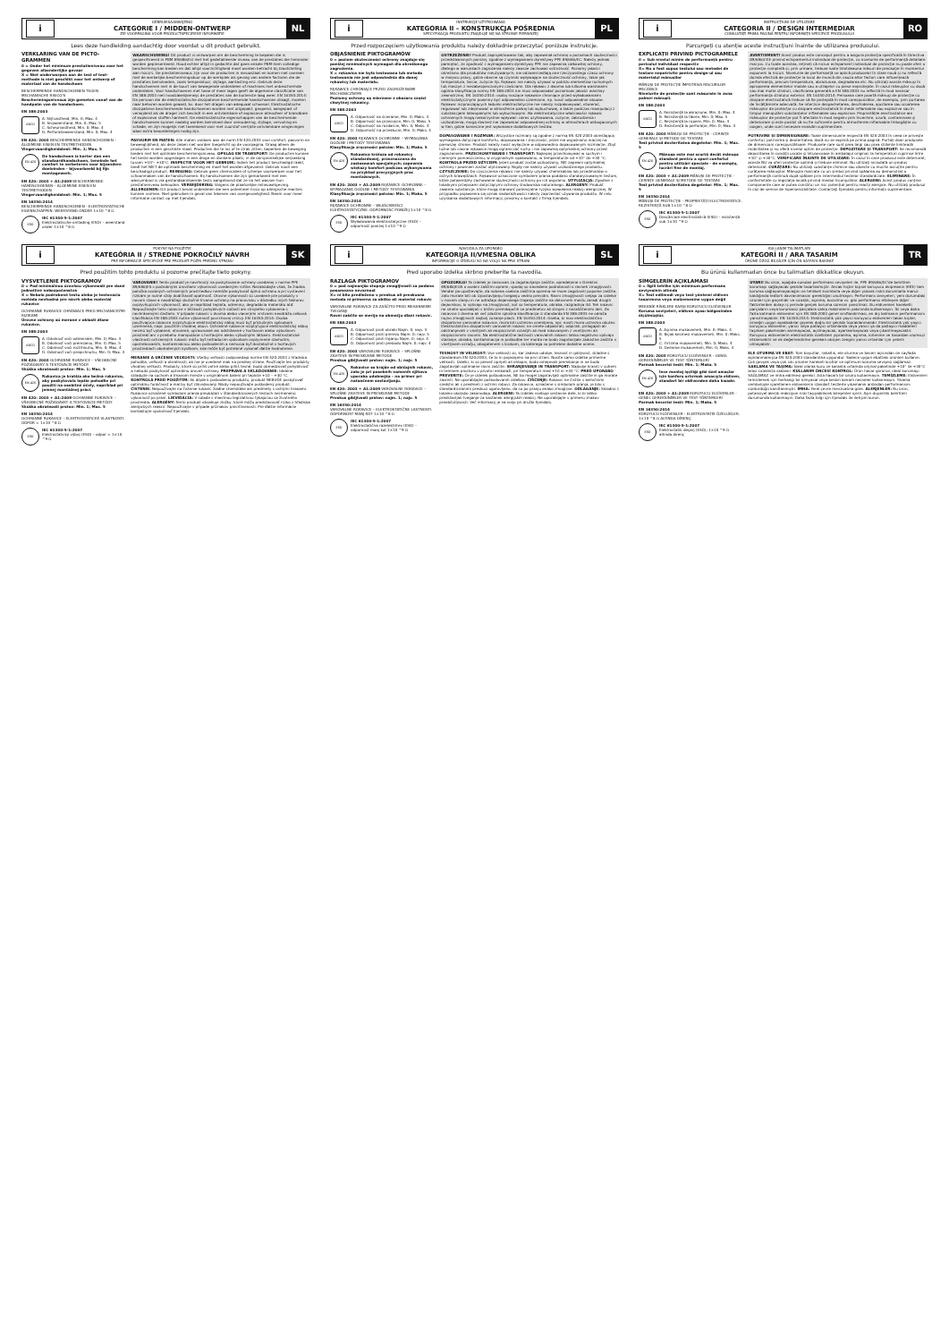i
GEBRUIKSAANWIJZING
CATEGORIE I / MIDDEN-ONTWERP
ZIE VOORPAGINA VOOR PRODUCTSPECIFIEKE INFORMATIE
NL
Lees deze handleiding aandachtig door voordat u dit product gebruikt.
VERKLARING VAN DE PICTO-GRAMMEN
0 = Onder het minimum prestatieniveau voor het gegeven afzonderlijke gevaar
X = Niet onderworpen aan de test of test-methode is niet geschikt voor het ontwerp of materiaal van de handschoen
BESCHERMENDE HANDSCHOENEN TEGEN MECHANISCHE RISICO'S
Beschermingsniveaus zijn gemeten vanaf van de handpalm van de handschoen.
EN 388:2003
ABCD
A. Slijtvastheid, Min. 0; Max. 4
B. Snijweerstand, Min. 0; Max. 5
C. Scheurvastheid, Min. 0; Max. 4
D. Perforatieweerstand, Min. 0; Max. 4
EN 420: 2003 BESCHERMENDE HANDSCHOENEN – ALGEMENE EISEN EN TESTMETHODEN
Vingervaardigheidstest: Min. 1; Max. 5
EN 420
De handschoen is korter dan een standaardhandschoen, teneinde het comfort te verbeteren voor bijzondere doeleinden - bijvoorbeeld bij fijn montagewerk.
EN 420: 2003 + A1:2009 BESCHERMENDE HANDSCHOENEN – ALGEMENE EISEN EN TESTMETHODEN
Vingervaardigheidstest: Min. 1; Max. 5
EN 16350:2014
BESCHERMENDE HANDSCHOENEN - ELEKTROSTATISCHE EIGENSCHAPPEN. WEERSTAND ONDER 1×10 ^8 Ω
ESD
IEC 61340-5-1:2007
Elektrostatische ontlading (ESD) – weerstand onder 1×10 ^8 Ω
WAARSCHUWING! Dit product is ontworpen om de bescherming te bepalen die is gespecificeerd in PBM 89/686/EG met het gedetailleerde niveau van de prestaties die hieronder worden gepresenteerd. Houd echter altijd in gedachte dat geen enkele PBM-item volledige bescherming kan bieden en dat altijd voorzichtigheid moet worden betracht bij blootstelling aan risico's. De prestatieniveaus zijn voor de producten in nieuwstaat en komen niet overeen met de werkelijke beschermingsduur op de werkplek als gevolg van andere factoren die de prestaties beïnvloeden, zoals temperatuur, slijtage, aantasting enz. Gebruik deze handschoenen niet in de buurt van bewegende onderdelen of machines met onbeschermde onderdelen. Voor handschoenen met twee of meer lagen geeft de algemene classificatie van EN 388:2003 niet noodzakelijkerwijs de prestaties van de buitenste laag weer. EN 16350:2014: De persoon die de elektrostatische dissipatieve beschermende handschoenen draagt, moeten naar behoren worden geaard, bv. door het dragen van adequaat schoeisel. Elektrostatische dissipatieve beschermende handschoenen worden niet uitgepakt, geopend, aangepast of verwijderd als de drager zich bevindt in een ontvlambare of explosieve atmosfeer of brandbare of explosieve stoffen hanteert. De elektrostatische eigenschappen van de beschermende handschoenen kunnen nadelig worden beïnvloed door veroudering, slijtage, vervuiling en schade, en zijn mogelijk niet toereikend voor met zuurstof verrijkte ontvlambare omgevingen waar extra beoordelingen nodig zijn.
PASVORM EN MATEN: Alle maten voldoen aan de norm EN 420:2003 voor comfort, pasvorm en beweeglijkheid, als deze zaken niet worden toegelicht op de voorpagina. Draag alleen de producten in een geschikte maat. Producten die te los of te strak zitten, beperken de beweging bieden niet het optimale beschermingsniveau. OPSLAG EN TRANSPORT: De producten kunnen het beste worden opgeslagen in een droge en donkere plaats, in de oorspronkelijke verpakking tussen +10°- +30°C. INSPECTIE VOOR HET GEBRUIK: Indien het product beschadigd raakt, biedt het NIET de optimale bescherming en moet het worden afgevoerd. Gebruik nooit een beschadigd product. REINIGING: Gebruik geen chemicaliën of scherpe voorwerpen voor het schoonmaken van de handschoenen. Bij handschoenen die zijn gemarkeerd met een wassymbool is via gestandaardiseerde tests aangetoond dat ze na het wassen hun prestatieniveau behouden. VERWIJDERING: Volgens de plaatselijke milieuwetgeving. ALLERGENEN: Dit product bevat onderdelen die een potentieel risico op allergische reacties kunnen vormen. Niet gebruiken in geval van tekenen van overgevoeligheid. Neem voor meer informatie contact op met Ejendals.
i
INSTRUKCJE UŻYTKOWANIA
KATEGORIA II – KONSTRUKCJA POŚREDNIA
SPECYFIKACJA PRODUKTU ZNAJDUJE SIĘ NA STRONIE PIERWSZEJ
PL
Przed rozpoczęciem użytkowania produktu należy dokładnie przeczytać poniższe instrukcje.
OBJAŚNIENIE PIKTOGRAMÓW
0 = poziom skuteczności ochrony znajduje się poniżej minimalnych wymagań dla określonego zagrożenia.
X = rękawica nie była testowana lub metoda testowania nie jest odpowiednia dla danej rękawicy lub materiału.
RĘKAWICE CHRONIĄCE PRZED ZAGROŻENIAMI MECHANICZNYMI
Poziomy ochrony są mierzone z obszaru części chwytnej rękawicy.
EN 388:2003
ABCD
A. Odporność na ścieranie, Min. 0; Maks. 4
B. Odporność na przecięcie, Min. 0; Maks. 5
C. Odporność na rozdarcie, Min. 0; Maks. 4
D. Odporność na przekłucie, Min. 0; Maks. 4
EN 420: 2003 RĘKAWICE OCHRONNE – WYMAGANIA OGÓLNE I METODY TESTOWANIA
Klasyfikacja zręczności palców: Min. 1; Maks. 5
EN 420
Rękawica krótsza od rękawicy standardowej, przeznaczona do zastosowań specjalnych; zapewnia większy komfort podczas wykonywania na przykład precyzyjnych prac montażowych.
EN 420: 2003 + A1:2009 RĘKAWICE OCHRONNE – WYMAGANIA OGÓLNE I METODY TESTOWANIA
Klasyfikacja zręczności palców: Min. 1; Maks. 5
EN 16350:2014
RĘKAWICE OCHRONNE – WŁAŚCIWOŚCI ELEKTROSTATYCZNE. ODPORNOŚĆ PONIŻEJ 1×10 ^8 Ω
ESD
IEC 61340-5-1:2007
Wyładowania elektrostatyczne (ESD) – odporność poniżej 1×10 ^9 Ω
OSTRZEŻENIE! Produkt zaprojektowano tak, aby zapewniał ochronę o poziomach skuteczności przedstawionych poniżej, zgodnie z wymaganiami dyrektywy PPE 89/686/EC. Należy jednak pamiętać, że zgodność z wymaganiami dyrektywy PPE nie zapewnia całkowitej ochrony, dlatego w warunkach zagrożenia należy zawsze zachować ostrożność. Poziomy jakości określono dla produktów nieużywanych; nie odzwierciedlają one rzeczywistego czasu ochrony w miejscu pracy, gdzie obecne są czynniki wpływające na skuteczność ochrony, takie jak temperatura, tarcie, zużycie itp. Rękawic nie należy używać w pobliżu elementów ruchomych lub maszyn z niezabezpieczonymi częściami. Dla rękawic z dwoma lub kilkoma warstwami ogólna klasyfikacja normy EN 388:2003 nie musi odpowiadać poziomowi jakości warstwy zewnętrznej. EN 16350:2014: osoby noszące rękawice chroniące przed wyładowaniami elektrostatycznymi powinny być odpowiednio uziemione, np. nosić odpowiednie obuwie. Rękawic rozpraszających ładunki elektrostatyczne nie należy rozpakowywać, otwierać, regulować lub zdejmować w atmosferze palnej lub wybuchowej, a także podczas manipulacji z substancjami łatwopalnymi lub wybuchowymi. Na elektrostatyczne właściwości rękawic ochronnych mogą niekorzystnie wpływać: okres użytkowania, zużycie, zabrudzenia i uszkodzenia; mogą również nie zapewniać odpowiedniej ochrony w atmosferach wzbogaconych w tlen, gdzie konieczne jest wykonanie dodatkowych testów.
DOPASOWANIE I ROZMIAR: Wszystkie rozmiary są zgodne z normą EN 420:2003 określającą wymagania dotyczące komfortu, dopasowania i zręczności, jeżeli nie wyjaśniono inaczej na pierwszej stronie. Produkt należy nosić wyłącznie w odpowiednio dopasowanym rozmiarze. Zbyt luźne lub ciasne rękawice mogą ograniczać ruchy i nie zapewnią optymalnej ochrony przed zagrożeniem. PRZECHOWYWANIE I TRANSPORT: Najlepiej przechowywać w suchym i ciemnym pomieszczeniu, w oryginalnym opakowaniu, w temperaturze od +10° do +30 °C. KONTROLA PRZED UŻYCIEM: Jeżeli produkt został uszkodzony, NIE zapewni optymalnej ochrony i powinien zostać utylizowany. Nigdy nie należy używać uszkodzonego produktu. CZYSZCZENIE: Do czyszczenia rękawic nie należy używać chemikaliów lub przedmiotów o ostrych krawędziach. Rękawice oznaczone symbolem prania poddano standaryzowanym testom, które potwierdziły zachowanie skuteczności ochrony po ich wypraniu. UTYLIZACJA: Zgodnie z lokalnymi przepisami dotyczącymi ochrony środowiska naturalnego. ALERGENY: Produkt zawiera substancje, które mogą stanowić potencjalne ryzyko wywołania reakcji alergicznej. W przypadku pojawienia się oznak nadwrażliwości należy zaprzestać używania produktu. W celu uzyskania dodatkowych informacji, prosimy o kontakt z firmą Ejendals.
i
INSTRUCȚIUNI DE UTILIZARE
CATEGORIA II / DESIGN INTERMEDIAR
CONSULTAȚI PRIMA PAGINĂ PENTRU INFORMAȚII SPECIFICE PRODUSULUI
RO
Parcurgeți cu atenție aceste instrucțiuni înainte de utilizarea produsului.
EXPLICAȚII PRIVIND PICTOGRAMELE
0 = Sub nivelul minim de performanță pentru pericolul individual respectiv
X= Nu a fost supus testului sau metodei de testare nepotrivite pentru design-ul sau materialul mănușilor
MĂNUȘI DE PROTECȚIE ÎMPOTRIVA RISCURILOR MECANICE
Nivelurile de protecție sunt măsurate în zona palmei mănușii.
EN 388:2003
ABCD
A. Rezistență la abraziune, Min. 0; Max. 4
B. Rezistență la tăiere, Min. 0; Max. 5
C. Rezistență la rupere, Min. 0; Max. 4
D. Rezistență la perforație, Min. 0; Max. 4
EN 420: 2003 MĂNUȘI DE PROTECȚIE - CERINȚE GENERALE ȘI METODE DE TESTARE
Test privind dexteritatea degetelor: Min. 1; Max. 5
EN 420
Mănușa este mai scurtă decât mănușa standard pentru a spori confortul pentru utilizări speciale - de exemplu, lucrări fine de montaj.
EN 420: 2003 + A1:2009 MĂNUȘI DE PROTECȚIE - CERINȚE GENERALE ȘI METODE DE TESTARE
Test privind dexteritatea degetelor: Min. 1; Max. 5
EN 16350:2014
MĂNUȘI DE PROTECȚIE - PROPRIETĂȚI ELECTROSTATICE. REZISTENȚĂ SUB 1×10 ^8 Ω
ESD
IEC 61340-5-1:2007
Descărcare electrostatică (ESD) – rezistență sub 1×10 ^9 Ω
AVERTISMENT! Acest produs este conceput pentru a asigura protecția specificată în Directiva 89/686/CEE privind echipamentul individual de protecție, cu nivelurile de performanță detaliate mai jos. Cu toate acestea, rețineți că niciun echipament individual de protecție nu poate oferi o protecție completă și, prin urmare, trebuie luate întotdeauna măsuri de precauție în momentul expunerii la riscuri. Nivelurile de performanță se aplică produselor în stare nouă și nu reflectă durata efectivă de protecție la locul de muncă din cauza altor factori care influențează performanța, precum temperatura, abraziunea, degradarea etc. Nu utilizați aceste mănuși în apropierea elementelor mobile sau a utilajelor cu piese neprotejate. În cazul mănușilor cu două sau mai multe straturi, clasificarea generală a EN 388:2003 nu reflectă în mod necesar performanța stratului exterior. EN 16350:2014: Persoana care poartă mănuși de protecție cu disipare electrostatică trebuie să fie protejată în mod corespunzător, de exemplu, prin purtarea de încălțăminte adecvată. Se interzice despachetarea, deschiderea, ajustarea sau scoaterea mănușilor de protecție cu disipare electrostatică în medii inflamabile sau explozive sau în timpul manipulării substanțelor inflamabile sau explozive. Proprietățile electrostatice ale mănușilor de protecție pot fi afectate în mod negativ prin învechire, uzură, contaminare și deteriorare și este posibil să nu fie suficiente pentru atmosferele inflamabile îmbogățite cu oxigen, unde sunt necesare evaluări suplimentare.
POTRIVIRE ȘI DIMENSIONARE: Toate dimensiunile respectă EN 420:2003 în ceea ce privește confortul, potrivirea și dexteritatea, dacă nu se explică pe prima pagină. Purtați doar produsele de dimensiuni corespunzătoare. Produsele care sunt prea largi sau prea strâmte limitează mobilitatea și nu oferă nivelul optim de protecție. DEPOZITARE ȘI TRANSPORT: Se recomandă depozitarea în condiții uscate și întunecoase în ambalajul original, la temperaturi cuprinse între +10° și +30°C. VERIFICARE ÎNAINTE DE UTILIZARE: În cazul în care produsul este deteriorat, acesta NU va oferi protecție optimă și trebuie eliminat. Nu utilizați niciodată un produs deteriorat. CURĂȚARE: Nu utilizați substanțe chimice sau obiecte cu muchii ascuțite pentru curățarea mănușilor. Mănușile marcate cu un simbol privind spălarea au demonstrat o performanță continuă după spălare prin intermediul testelor standardizate. ELIMINARE: În conformitate cu legislația locală privind mediul înconjurător. ALERGENI: Acest produs conține componente care ar putea constitui un risc potențial pentru reacții alergice. Nu utilizați produsul în caz de semne de hipersensibilitate. Contactați Ejendals pentru informații suplimentare.
i
POKYNY NA POUŽITIE
KATEGÓRIA II / STREDNE POKROČILÝ NÁVRH
PRE INFORMÁCIE ŠPECIFICKÉ PRE PRODUKT POZRI PREDNÚ STRANU
SK
Pred použitím tohto produktu si pozorne prečítajte tieto pokyny.
VYSVETLENIE PIKTOGRAMOV
0 = Pod minimálnou úrovňou výkonnosti pre dané jednotlivé nebezpečenstvá
X = Nebolo podrobené testu alebo je testovacia metóda nevhodná pre návrh alebo materiál rukavice
OCHRANNÉ RUKAVICE CHRÁNIACE PRED MECHANICKÝMI RIZIKAMI
Úrovne ochrany sú merané v oblasti dlane rukavice.
EN 388:2003
ABCD
A. Odolnosť voči odreninám, Min. 0; Max. 4
B. Odolnosť voči prerezaniu, Min. 0; Max. 5
C. Odolnosť voči roztrhnutiu, Min. 0; Max. 4
D. Odolnosť voči prepichnutiu, Min. 0; Max. 4
EN 420: 2003 OCHRANNÉ RUKAVICE – VŠEOBECNÉ POŽIADAVKY A TESTOVACIE METÓDY
Skúška obratnosti prstov: Min. 1; Max. 5
EN 420
Rukavica je kratšia ako bežná rukavica, aby poskytovala lepšie pohodlie pri použití na osobitné účely, napríklad pri jemnej montážnej práci.
EN 420: 2003 + A1:2009 OCHRANNÉ RUKAVICE – VŠEOBECNÉ POŽIADAVKY A TESTOVACIE METÓDY
Skúška obratnosti prstov: Min. 1; Max. 5
EN 16350:2014
OCHRANNÉ RUKAVICE – ELEKTROSTATICKÉ VLASTNOSTI. ODPOR < 1×10 ^8 Ω
ESD
IEC 61340-5-1:2007
Elektrostatický výboj (ESD) – odpor < 1×10 ^9 Ω
VAROVANIE! Tento produkt je navrhnutý na poskytovanie ochrany uvedenej v norme PPE 89/686/ES s podrobnými úrovňami výkonnosti uvedenými nižšie. Nezabúdajte však, že žiadna položka osobných ochranných prostriedkov nemôže poskytovať úplnú ochranu a pri vystavení rizikám je nutné vždy dodržiavať opatrnosť. Úrovne výkonnosti sú uvedené pre produkty v novom stave a neodrážajú skutočné trvanie ochrany na pracovisku v dôsledku iných faktorov ovplyvňujúcich výkonnosť, ako je napríklad teplota, odreniny, degradácia materiálu atď. Nepoužívajte tieto rukavice v blízkosti pohyblivých súčastí ani strojného vybavenia s nechránenými časťami. V prípade rukavíc s dvoma alebo viacerými vrstvami neodráža celková klasifikácia EN 388:2003 nutne výkonnosť povrchovej vrstvy. EN 16350:2014: Osoba používajúca rukavice rozptyľujúce elektrostatický náboj musí byť príslušným spôsobom uzemnená, napr. použitím vhodnej obuvi. Ochranné rukavice rozptyľujúce elektrostatický náboj nesmú byť vybalené, otvorené, upravované ani odstránené v horľavom alebo výbušnom prostredí ani v priebehu manipulácie s horľavými alebo výbušnými látkami. Elektrostatické vlastnosti ochranných rukavíc môžu byť nežiaducim spôsobom ovplyvnené starnutím, opotrebovaním, kontamináciou alebo poškodením a nemusia byť dostatočné v horľavých prostrediach obohatených kyslíkom, kde môže byť potrebné vykonať ďalšie hodnotenie.
MERANIE A URČENIE VEĽKOSTI: Všetky veľkosti zodpovedajú norme EN 420:2003 z hľadiska pohodlia, veľkosti a obratnosti, ak nie je uvedené inak na prednej strane. Používajte len produkty vhodnej veľkosti. Produkty, ktoré sú príliš voľné alebo príliš tesné, budú obmedzovať pohyblivosť a nebudú poskytovať optimálnu úroveň ochrany. PREPRAVA A SKLADOVANIE: Ideálne skladujte na suchom a tmavom mieste v originálnom balení pri teplote +10 – +30 °C. KONTROLA PRED POUŽITÍM: Ak dôjde k poškodeniu produktu, produkt NEBUDE poskytovať optimálnu funkčnosť a mal by byť zlikvidovaný. Nikdy nepoužívajte poškodený produkt. ČISTENIE: Nepoužívajte na čistenie rukavíc žiadne chemikálie ani predmety s ostrými hranami. Rukavice označené symbolom prania preukázali v štandardizovaných testoch nezmenenú výkonnosť po praní. LIKVIDÁCIA: V súlade s miestnou legislatívou týkajúcou sa životného prostredia. ALERGÉNY: Tento produkt obsahuje zložky, ktoré môžu predstavovať riziko z hľadiska alergických reakcií. Nepoužívajte v prípade príznakov precitlivenosti. Pre ďalšie informácie kontaktujte spoločnosť Ejendals.
i
NAVODILA ZA UPORABO
KATEGORIJA II/VMESNA OBLIKA
INFORMACIJE O IZDELKU SO NA VOLJO NA PRVI STRANI
SL
Pred uporabo izdelka skrbno preberite ta navodila.
RAZLAGA PIKTOGRAMOV
0 = pod najmanjšo stopnjo zmogljivosti za podano posamezno nevarnost
X= ni bilo predloženo v preskus ali preskusna metoda ni primerna za obliko ali material rokavic
VAROVALNE ROKAVICE ZA ZAŠČITO PRED MEHANSKIMI TVEGANJI
Ravni zaščite se merijo na območju dlani rokavic.
EN 388:2003
ABCD
A. Odpornost proti obrabi Najm. 0; najv. 4
B. Odpornost proti prerezu Najm. 0; najv. 5
C. Odpornost proti trganju Najm. 0; najv. 4
D. Odpornost proti prebodu Najm. 0; najv. 4
EN 420: 2003 VAROVALNE ROKAVICE – SPLOŠNE ZAHTEVE IN PRESKUSNE METODE
Preskus gibljivosti prstov: najm. 1; najv. 5
EN 420
Rokavice so krajše od običajnih rokavic, zato je pri posebnih namenih njihova uporaba udobnejša – na primer pri natančnem sestavljanju.
EN 420: 2003 + A1:2009 VAROVALNE ROKAVICE – SPLOŠNE ZAHTEVE IN PRESKUSNE METODE
Preskus gibljivosti prstov: najm. 1; najv. 5
EN 16350:2014
VAROVALNE ROKAVICE – ELEKTROSTATIČNE LASTNOSTI. ODPORNOST MANJ KOT 1×10 ^8 Ω
ESD
IEC 61340-5-1:2007
Elektrostatična razelektritev (ESD) – odpornost manj kot 1×10 ^9 Ω
OPOZORILO! Ta izdelek je zasnovan za zagotavljanje zaščite, opredeljene v Direktivi 89/686/EGS o osebni zaščitni opremi; spodaj so navedene podrobnosti o ravneh zmogljivosti. Vendar pa upoštevajte, da nobena osebna zaščitna oprema ne more zagotoviti popolne zaščite, zato morate biti ob izpostavljanju tveganju vedno previdni. Ravni zmogljivosti veljajo za izdelke v novem stanju in ne odražajo dejanskega trajanja zaščite na delovnem mestu zaradi drugih dejavnikov, ki vplivajo na zmogljivost, kot so temperatura, obraba, razgradnja itd. Teh rokavic ne smete uporabljati v bližini premikajočih se predmetov ali strojev z nezaščitenimi deli. Za rokavice z dvema ali več plastmi splošna klasifikacija iz standarda EN 388:2003 ne odraža nujno zmogljivosti najbolj zunanje plasti. EN 16350:2014: Oseba, ki nosi elektrostatično disipativne varovalne rokavice, mora biti ustrezno ozemljena, npr. nositi mora ustrezno obutev. Elektrostatično disipativnih varovalnih rokavic ne smete odpakirati, odpirati, prilagajati ali odstranjevati v vnetljivih ali eksplozivnih ozračjih ali med rokovanjem z vnetljivimi ali eksplozivnimi snovmi. Na elektrostatične lastnosti varovalnih rokavic lahko negativno vplivajo staranje, obraba, kontaminacija in poškodbe ter morda ne bodo zagotavljale zadostne zaščite v vnetljivem ozračju, obogatenem s kisikom, za katerega so potrebne dodatne ocene.
TESNOST IN VELIKOST: Vse velikosti so, kar zadeva udobje, tesnost in gibljivost, skladne s standardom EN 420:2003, če to ni pojasnjeno na prvi strani. Nosite samo izdelke primerne velikosti. Izdelki, ki so preveč oprijeti ali ohlapni, bodo omejevali premikanje in ne bodo zagotavljali optimalne ravni zaščite. SHRANJEVANJE IN TRANSPORT: Najbolje hraniti v suhem in temnem prostoru v prvotni embalaži, pri temperaturi med +10 in +30 °C. PRED UPORABO PREVERITE: Če je izdelek poškodovan, NE bo mogel zagotavljati optimalne zaščite in ga morate zavreči. Ne uporabljajte poškodovanih izdelkov. ČIŠČENJE: Rokavic ne čistite s kemičnimi sredstvi ali s predmeti z ostrimi robovi. Za rokavice, označene s simbolom pranja, je bilo s standardiziranimi preskusi ugotovljeno, da so po pranju enako zmogljive. ODLAGANJE: Skladno z lokalno okoljsko zakonodajo. ALERGENI: Ta izdelek vsebuje sestavne dele, ki bi lahko predstavljali tveganje za nastanek alergijskih reakcij. Ne uporabljajte v primeru znakov preobčutljivosti. Več informacij je na voljo pri družbi Ejendals.
i
KULLANIM TALİMATLARI
KATEGORİ II / ARA TASARIM
ÜRÜNE ÖZGÜ BİLGİLER İÇİN ÖN SAYFAYA BAKINIZ
TR
Bu ürünü kullanmadan önce bu talimatları dikkatlice okuyun.
SİMGELERİN AÇIKLAMASI
0 = İlgili tehlike için minimum performans seviyesinin altında
X= Test edilmedi veya test yöntemi eldiven tasarımına veya malzemesine uygun değil
MEKANİK RİSKLERE KARŞI KORUYUCU ELDİVENLER
Koruma seviyeleri, eldiven ayası bölgesinden ölçülmüştür.
EN 388:2003
ABCD
A. Aşınma mukavemeti, Min. 0; Maks. 4
B. Bıçak kesmesi mukavemeti, Min. 0; Maks. 5
C. Yırtılma mukavemeti, Min. 0; Maks. 4
D. Delinme mukavemeti, Min. 0; Maks. 4
EN 420: 2003 KORUYUCU ELDİVENLER - GENEL GEREKSİNİMLER VE TEST YÖNTEMLERİ
Parmak becerisi testi: Min. 1; Maks. 5
EN 420
İnce montaj işçiliği gibi özel amaçlar için konforu artırmak amacıyla eldiven, standart bir eldivenden daha kısadır.
EN 420: 2003 + A1:2009 KORUYUCU ELDİVENLER - GENEL GEREKSİNİMLER VE TEST YÖNTEMLERİ
Parmak becerisi testi: Min. 1; Maks. 5
EN 16350:2014
KORUYUCU ELDİVENLER - ELEKTROSTATİK ÖZELLİKLER. 1×10 ^8 Ω ALTINDA DİRENÇ
ESD
IEC 61340-5-1:2007
Elektrostatik deşarj (ESD); 1×10 ^9 Ω altında direnç
UYARI! Bu ürün, aşağıda sunulan performans seviyeleri ile, PPE 89/686/EC'de belirtilen korumayı sağlayacak şekilde tasarlanmıştır. Ancak hiçbir kişisel koruyucu ekipmanın (KKE) tam koruma sağlayamayacağını ve tehlikeli kısımlarla veya diğer yüksek riskli durumlarla maruz kaldığında tedbirli davranılmasını gerektiğini unutmayın. Performans seviyeleri, yeni durumdaki ürünler için geçerlidir ve sıcaklık, aşınma, bozulma vs. gibi performansı etkileyen diğer faktörlerden dolayı iş yerinde gerçek koruma süresini yansıtmaz. Bu eldivenleri hareketli parçaların veya korumasız parçalara sahip makinelerin yakınında kullanmayın. İki veya daha fazla katmanlı eldivenler için EN 388:2003 genel sınıflandırması, en dış katmanın performansını yansıtmayabilir. EN 16350:2014: Elektrostatik yük yayıcı koruyucu eldivenleri takan kişiler, örneğin uygun ayakkabılar giyerek doğru bir şekilde topraklanmalıdır. Elektrostatik yük yayıcı koruyucu eldivenler, yanıcı veya patlayıcı ortamlarda veya yanıcı ya da patlayıcı maddeleri taşırken paketinden alınmayacak, açılmayacak, ayarlanmayacak veya çıkarılmayacaktır. Koruyucu eldivenlerin elektrostatik özellikleri yıpranma, aşınma, kirlenme ve hasardan olumsuz etkilenebilir ve ek değerlendirme gereken oksijen zengini yanıcı ortamlar için yeterli olmayabilir.
ELE OTURMA VE EBAT: Tüm boyutlar, rahatlık, ele oturma ve beceri açısından ön sayfada açıklanmamışsa EN 420:2003 standardına uygundur. Sadece uygun ebattaki ürünleri kullanın. Çok gevşek veya çok sıkı ürünler hareketi kısıtlar ve optimum koruma seviyesi sağlamaz. SAKLAMA VE TAŞIMA: İdeal olarak kuru ve karanlık ortamda orijinal paketinde +10° ile +30°C arası sıcaklıkta saklanır. KULLANIM ÖNCESİ KONTROL: Ürün hasar görürse, ideal korumayı SAĞLAMAZ ve imha edilmesi gerekir. Asla hasarlı bir ürünü kullanmayın. TEMİZLEME: Eldivenleri temizlemek için herhangi bir kimyasal veya keskin kenarlı nesneler kullanmayın. Yıkama sembolüyle işaretlenen eldivenlerin standart testlerle yıkamanın ardından performansını sürdürdüğü kanıtlanmıştır. İMHA: Yerel çevre mevzuatına göre. ALERJENLER: Bu ürün, potansiyel alerjik reaksiyon riski taşıyabilecek bileşenler içerir. Aşırı duyarlılık belirtileri durumunda kullanmayın. Daha fazla bilgi için Ejendals ile iletişim kurun.